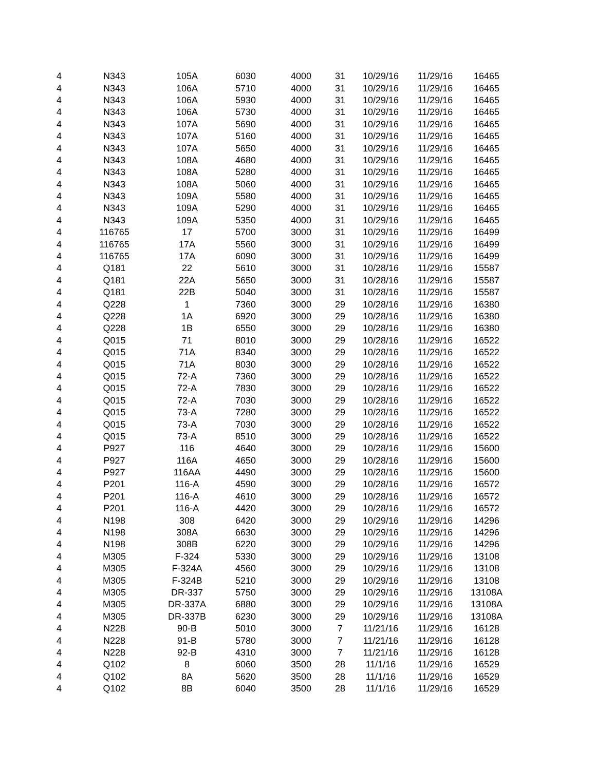| 4 | N343 | 105A | 6030 | 4000 | 31 | 10/29/16 | 11/29/16 | 16465 |
| 4 | N343 | 106A | 5710 | 4000 | 31 | 10/29/16 | 11/29/16 | 16465 |
| 4 | N343 | 106A | 5930 | 4000 | 31 | 10/29/16 | 11/29/16 | 16465 |
| 4 | N343 | 106A | 5730 | 4000 | 31 | 10/29/16 | 11/29/16 | 16465 |
| 4 | N343 | 107A | 5690 | 4000 | 31 | 10/29/16 | 11/29/16 | 16465 |
| 4 | N343 | 107A | 5160 | 4000 | 31 | 10/29/16 | 11/29/16 | 16465 |
| 4 | N343 | 107A | 5650 | 4000 | 31 | 10/29/16 | 11/29/16 | 16465 |
| 4 | N343 | 108A | 4680 | 4000 | 31 | 10/29/16 | 11/29/16 | 16465 |
| 4 | N343 | 108A | 5280 | 4000 | 31 | 10/29/16 | 11/29/16 | 16465 |
| 4 | N343 | 108A | 5060 | 4000 | 31 | 10/29/16 | 11/29/16 | 16465 |
| 4 | N343 | 109A | 5580 | 4000 | 31 | 10/29/16 | 11/29/16 | 16465 |
| 4 | N343 | 109A | 5290 | 4000 | 31 | 10/29/16 | 11/29/16 | 16465 |
| 4 | N343 | 109A | 5350 | 4000 | 31 | 10/29/16 | 11/29/16 | 16465 |
| 4 | 116765 | 17 | 5700 | 3000 | 31 | 10/29/16 | 11/29/16 | 16499 |
| 4 | 116765 | 17A | 5560 | 3000 | 31 | 10/29/16 | 11/29/16 | 16499 |
| 4 | 116765 | 17A | 6090 | 3000 | 31 | 10/29/16 | 11/29/16 | 16499 |
| 4 | Q181 | 22 | 5610 | 3000 | 31 | 10/28/16 | 11/29/16 | 15587 |
| 4 | Q181 | 22A | 5650 | 3000 | 31 | 10/28/16 | 11/29/16 | 15587 |
| 4 | Q181 | 22B | 5040 | 3000 | 31 | 10/28/16 | 11/29/16 | 15587 |
| 4 | Q228 | 1 | 7360 | 3000 | 29 | 10/28/16 | 11/29/16 | 16380 |
| 4 | Q228 | 1A | 6920 | 3000 | 29 | 10/28/16 | 11/29/16 | 16380 |
| 4 | Q228 | 1B | 6550 | 3000 | 29 | 10/28/16 | 11/29/16 | 16380 |
| 4 | Q015 | 71 | 8010 | 3000 | 29 | 10/28/16 | 11/29/16 | 16522 |
| 4 | Q015 | 71A | 8340 | 3000 | 29 | 10/28/16 | 11/29/16 | 16522 |
| 4 | Q015 | 71A | 8030 | 3000 | 29 | 10/28/16 | 11/29/16 | 16522 |
| 4 | Q015 | 72-A | 7360 | 3000 | 29 | 10/28/16 | 11/29/16 | 16522 |
| 4 | Q015 | 72-A | 7830 | 3000 | 29 | 10/28/16 | 11/29/16 | 16522 |
| 4 | Q015 | 72-A | 7030 | 3000 | 29 | 10/28/16 | 11/29/16 | 16522 |
| 4 | Q015 | 73-A | 7280 | 3000 | 29 | 10/28/16 | 11/29/16 | 16522 |
| 4 | Q015 | 73-A | 7030 | 3000 | 29 | 10/28/16 | 11/29/16 | 16522 |
| 4 | Q015 | 73-A | 8510 | 3000 | 29 | 10/28/16 | 11/29/16 | 16522 |
| 4 | P927 | 116 | 4640 | 3000 | 29 | 10/28/16 | 11/29/16 | 15600 |
| 4 | P927 | 116A | 4650 | 3000 | 29 | 10/28/16 | 11/29/16 | 15600 |
| 4 | P927 | 116AA | 4490 | 3000 | 29 | 10/28/16 | 11/29/16 | 15600 |
| 4 | P201 | 116-A | 4590 | 3000 | 29 | 10/28/16 | 11/29/16 | 16572 |
| 4 | P201 | 116-A | 4610 | 3000 | 29 | 10/28/16 | 11/29/16 | 16572 |
| 4 | P201 | 116-A | 4420 | 3000 | 29 | 10/28/16 | 11/29/16 | 16572 |
| 4 | N198 | 308 | 6420 | 3000 | 29 | 10/29/16 | 11/29/16 | 14296 |
| 4 | N198 | 308A | 6630 | 3000 | 29 | 10/29/16 | 11/29/16 | 14296 |
| 4 | N198 | 308B | 6220 | 3000 | 29 | 10/29/16 | 11/29/16 | 14296 |
| 4 | M305 | F-324 | 5330 | 3000 | 29 | 10/29/16 | 11/29/16 | 13108 |
| 4 | M305 | F-324A | 4560 | 3000 | 29 | 10/29/16 | 11/29/16 | 13108 |
| 4 | M305 | F-324B | 5210 | 3000 | 29 | 10/29/16 | 11/29/16 | 13108 |
| 4 | M305 | DR-337 | 5750 | 3000 | 29 | 10/29/16 | 11/29/16 | 13108A |
| 4 | M305 | DR-337A | 6880 | 3000 | 29 | 10/29/16 | 11/29/16 | 13108A |
| 4 | M305 | DR-337B | 6230 | 3000 | 29 | 10/29/16 | 11/29/16 | 13108A |
| 4 | N228 | 90-B | 5010 | 3000 | 7 | 11/21/16 | 11/29/16 | 16128 |
| 4 | N228 | 91-B | 5780 | 3000 | 7 | 11/21/16 | 11/29/16 | 16128 |
| 4 | N228 | 92-B | 4310 | 3000 | 7 | 11/21/16 | 11/29/16 | 16128 |
| 4 | Q102 | 8 | 6060 | 3500 | 28 | 11/1/16 | 11/29/16 | 16529 |
| 4 | Q102 | 8A | 5620 | 3500 | 28 | 11/1/16 | 11/29/16 | 16529 |
| 4 | Q102 | 8B | 6040 | 3500 | 28 | 11/1/16 | 11/29/16 | 16529 |